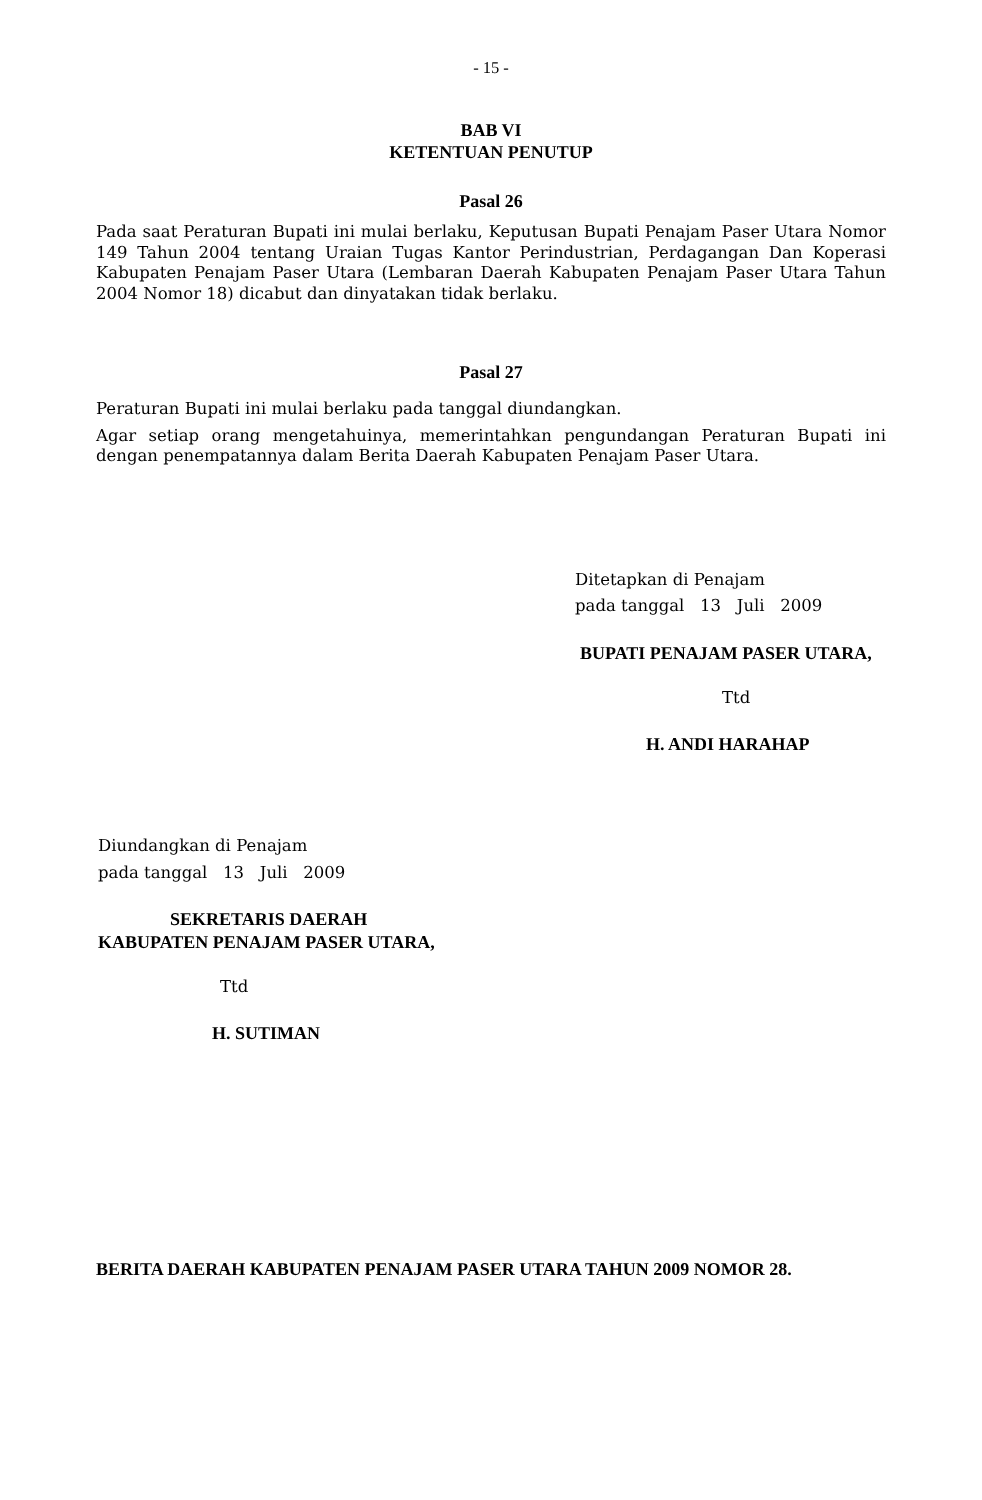- 15 -
BAB VI
KETENTUAN PENUTUP
Pasal 26
Pada saat Peraturan Bupati ini mulai berlaku, Keputusan Bupati Penajam Paser Utara Nomor 149 Tahun 2004 tentang Uraian Tugas Kantor Perindustrian, Perdagangan Dan Koperasi Kabupaten Penajam Paser Utara (Lembaran Daerah Kabupaten Penajam Paser Utara Tahun 2004 Nomor 18) dicabut dan dinyatakan tidak berlaku.
Pasal 27
Peraturan Bupati ini mulai berlaku pada tanggal diundangkan.
Agar setiap orang mengetahuinya, memerintahkan pengundangan Peraturan Bupati ini dengan penempatannya dalam Berita Daerah Kabupaten Penajam Paser Utara.
Ditetapkan di Penajam
pada tanggal 13 Juli 2009
BUPATI PENAJAM PASER UTARA,
Ttd
H. ANDI HARAHAP
Diundangkan di Penajam
pada tanggal 13 Juli 2009
SEKRETARIS DAERAH
KABUPATEN PENAJAM PASER UTARA,
Ttd
H. SUTIMAN
BERITA DAERAH KABUPATEN PENAJAM PASER UTARA TAHUN 2009 NOMOR 28.